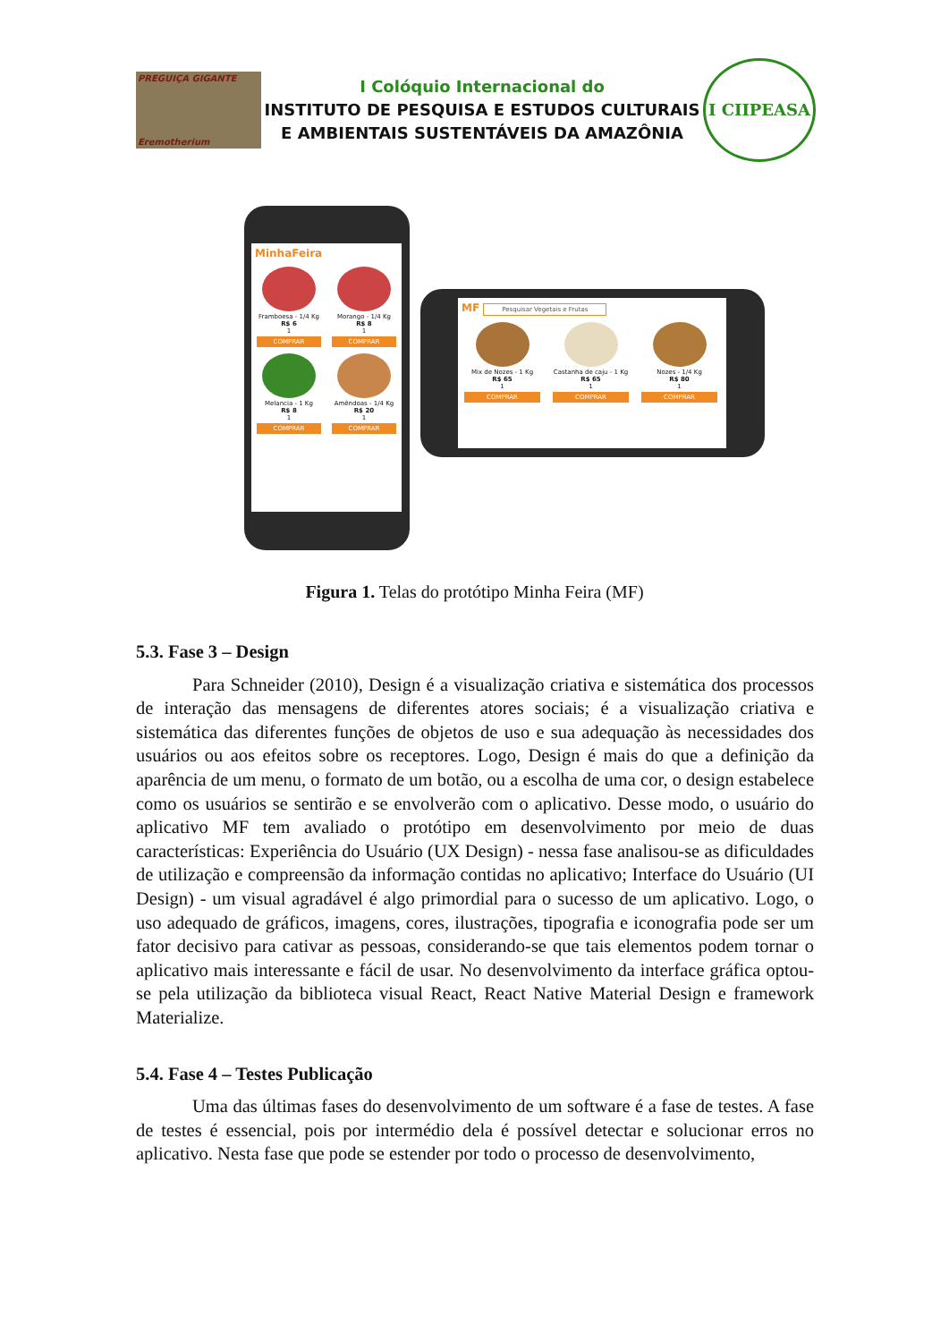PREGUIÇA GIGANTE
Eremotherium
I Colóquio Internacional do
INSTITUTO DE PESQUISA E ESTUDOS CULTURAIS
E AMBIENTAIS SUSTENTÁVEIS DA AMAZÔNIA
I CIIPEASA
MinhaFeira
Framboesa - 1/4 Kg
R$ 6
1
COMPRAR
Morango - 1/4 Kg
R$ 8
1
COMPRAR
Melancia - 1 Kg
R$ 8
1
COMPRAR
Amêndoas - 1/4 Kg
R$ 20
1
COMPRAR
MF Pesquisar Vegetais e Frutas
Mix de Nozes - 1 Kg
R$ 65
1
COMPRAR
Castanha de caju - 1 Kg
R$ 65
1
COMPRAR
Nozes - 1/4 Kg
R$ 80
1
COMPRAR
Figura 1. Telas do protótipo Minha Feira (MF)
5.3. Fase 3 – Design
Para Schneider (2010), Design é a visualização criativa e sistemática dos processos de interação das mensagens de diferentes atores sociais; é a visualização criativa e sistemática das diferentes funções de objetos de uso e sua adequação às necessidades dos usuários ou aos efeitos sobre os receptores. Logo, Design é mais do que a definição da aparência de um menu, o formato de um botão, ou a escolha de uma cor, o design estabelece como os usuários se sentirão e se envolverão com o aplicativo. Desse modo, o usuário do aplicativo MF tem avaliado o protótipo em desenvolvimento por meio de duas características: Experiência do Usuário (UX Design) - nessa fase analisou-se as dificuldades de utilização e compreensão da informação contidas no aplicativo; Interface do Usuário (UI Design) - um visual agradável é algo primordial para o sucesso de um aplicativo. Logo, o uso adequado de gráficos, imagens, cores, ilustrações, tipografia e iconografia pode ser um fator decisivo para cativar as pessoas, considerando-se que tais elementos podem tornar o aplicativo mais interessante e fácil de usar. No desenvolvimento da interface gráfica optou-se pela utilização da biblioteca visual React, React Native Material Design e framework Materialize.
5.4. Fase 4 – Testes Publicação
Uma das últimas fases do desenvolvimento de um software é a fase de testes. A fase de testes é essencial, pois por intermédio dela é possível detectar e solucionar erros no aplicativo. Nesta fase que pode se estender por todo o processo de desenvolvimento,